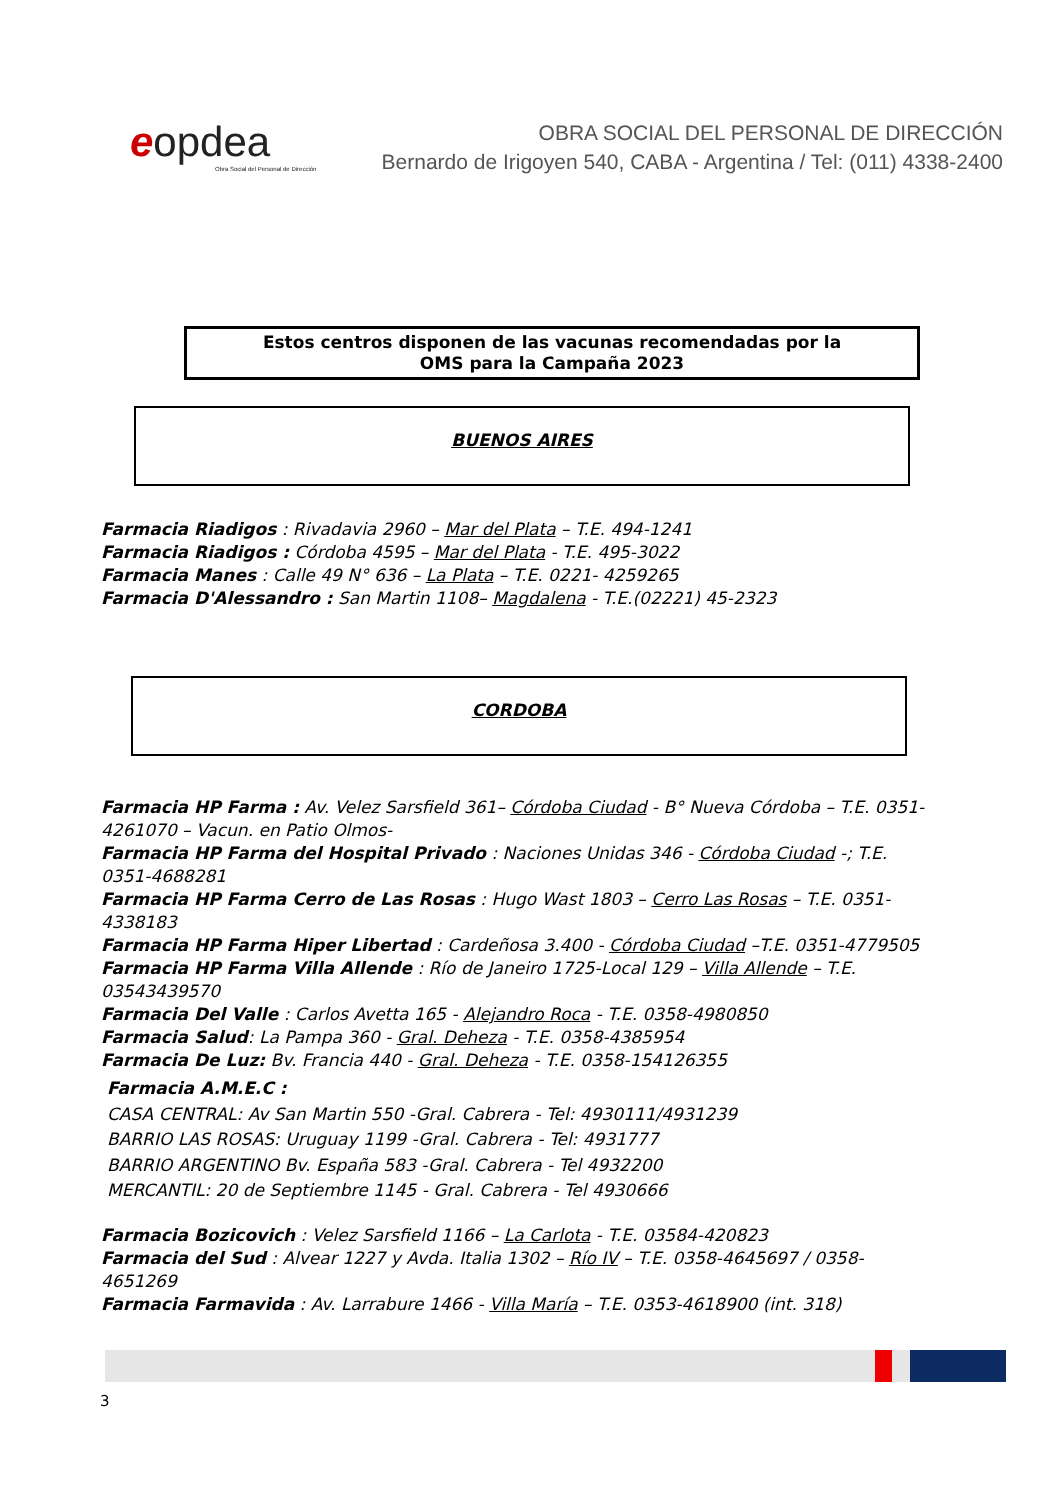eopdea
Obra Social del Personal de Dirección
OBRA SOCIAL DEL PERSONAL DE DIRECCIÓN
Bernardo de Irigoyen 540, CABA - Argentina / Tel: (011) 4338-2400
Estos centros disponen de las vacunas recomendadas por la
OMS para la Campaña 2023
BUENOS AIRES
Farmacia Riadigos : Rivadavia 2960 – Mar del Plata – T.E. 494-1241
Farmacia Riadigos : Córdoba 4595 – Mar del Plata - T.E. 495-3022
Farmacia Manes : Calle 49 N° 636 – La Plata – T.E. 0221- 4259265
Farmacia D'Alessandro : San Martin 1108– Magdalena - T.E.(02221) 45-2323
CORDOBA
Farmacia HP Farma : Av. Velez Sarsfield 361– Córdoba Ciudad - B° Nueva Córdoba – T.E. 0351-4261070 – Vacun. en Patio Olmos-
Farmacia HP Farma del Hospital Privado : Naciones Unidas 346 - Córdoba Ciudad -; T.E. 0351-4688281
Farmacia HP Farma Cerro de Las Rosas : Hugo Wast 1803 – Cerro Las Rosas – T.E. 0351-4338183
Farmacia HP Farma Hiper Libertad : Cardeñosa 3.400 - Córdoba Ciudad –T.E. 0351-4779505
Farmacia HP Farma Villa Allende : Río de Janeiro 1725-Local 129 – Villa Allende – T.E. 03543439570
Farmacia Del Valle : Carlos Avetta 165 - Alejandro Roca - T.E. 0358-4980850
Farmacia Salud: La Pampa 360 - Gral. Deheza - T.E. 0358-4385954
Farmacia De Luz: Bv. Francia 440 - Gral. Deheza - T.E. 0358-154126355
Farmacia A.M.E.C :
CASA CENTRAL: Av San Martin 550 -Gral. Cabrera - Tel: 4930111/4931239
BARRIO LAS ROSAS: Uruguay 1199 -Gral. Cabrera - Tel: 4931777
BARRIO ARGENTINO Bv. España 583 -Gral. Cabrera - Tel 4932200
MERCANTIL: 20 de Septiembre 1145 - Gral. Cabrera - Tel 4930666
Farmacia Bozicovich : Velez Sarsfield 1166 – La Carlota - T.E. 03584-420823
Farmacia del Sud : Alvear 1227 y Avda. Italia 1302 – Río IV – T.E. 0358-4645697 / 0358-4651269
Farmacia Farmavida : Av. Larrabure 1466 - Villa María – T.E. 0353-4618900 (int. 318)
3